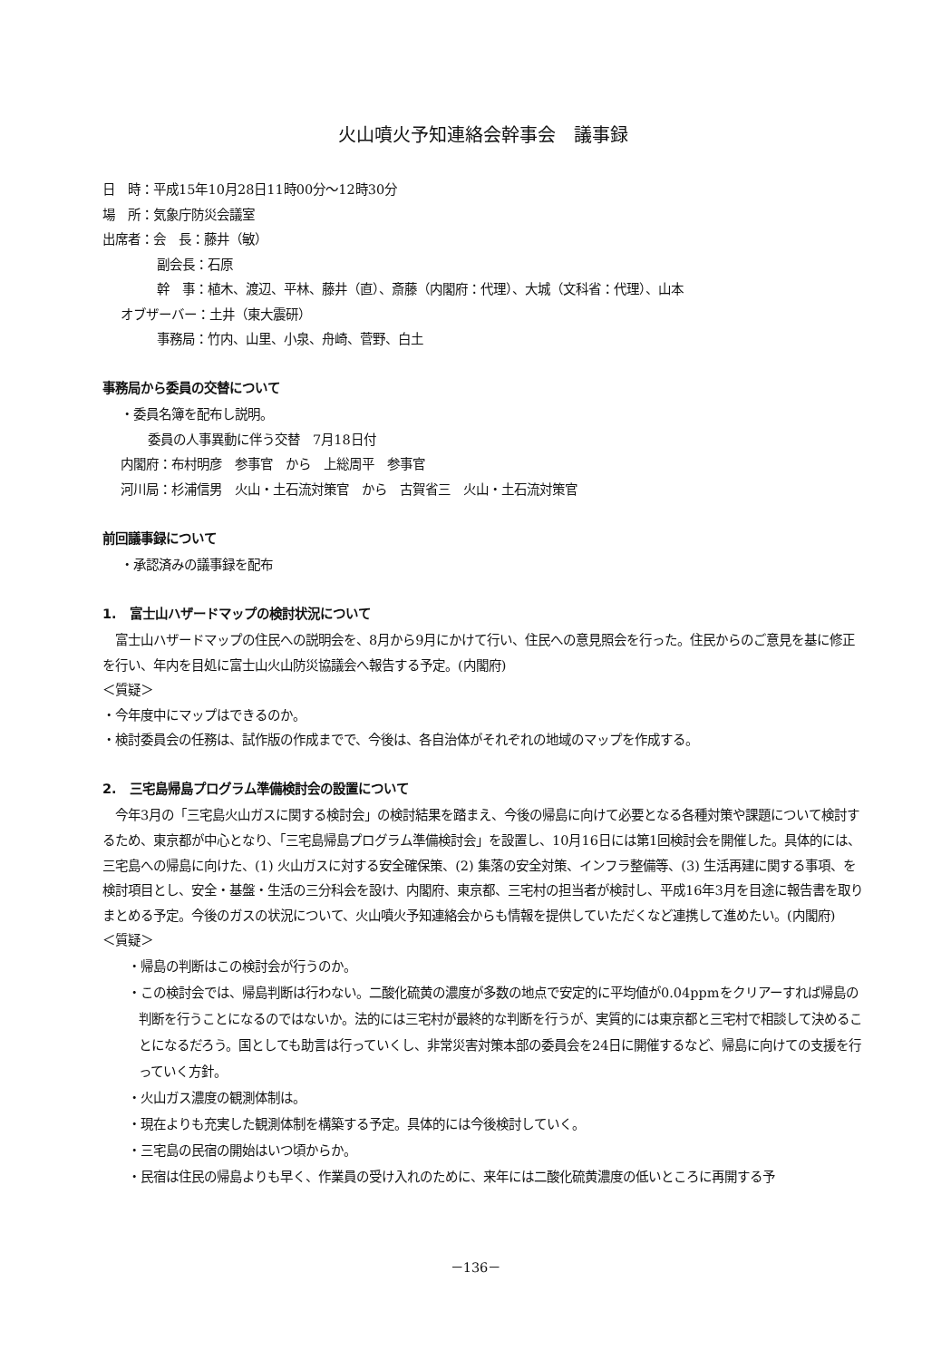火山噴火予知連絡会幹事会　議事録
日　時：平成15年10月28日11時00分～12時30分
場　所：気象庁防災会議室
出席者：会　長：藤井（敏）
副会長：石原
幹　事：植木、渡辺、平林、藤井（直）、斎藤（内閣府：代理）、大城（文科省：代理）、山本
オブザーバー：土井（東大震研）
事務局：竹内、山里、小泉、舟崎、菅野、白土
事務局から委員の交替について
・委員名簿を配布し説明。
委員の人事異動に伴う交替　7月18日付
内閣府：布村明彦　参事官　から　上総周平　参事官
河川局：杉浦信男　火山・土石流対策官　から　古賀省三　火山・土石流対策官
前回議事録について
・承認済みの議事録を配布
1.　富士山ハザードマップの検討状況について
　富士山ハザードマップの住民への説明会を、8月から9月にかけて行い、住民への意見照会を行った。住民からのご意見を基に修正を行い、年内を目処に富士山火山防災協議会へ報告する予定。(内閣府)
＜質疑＞
・今年度中にマップはできるのか。
・検討委員会の任務は、試作版の作成までで、今後は、各自治体がそれぞれの地域のマップを作成する。
2.　三宅島帰島プログラム準備検討会の設置について
　今年3月の「三宅島火山ガスに関する検討会」の検討結果を踏まえ、今後の帰島に向けて必要となる各種対策や課題について検討するため、東京都が中心となり、「三宅島帰島プログラム準備検討会」を設置し、10月16日には第1回検討会を開催した。具体的には、三宅島への帰島に向けた、(1) 火山ガスに対する安全確保策、(2) 集落の安全対策、インフラ整備等、(3) 生活再建に関する事項、を検討項目とし、安全・基盤・生活の三分科会を設け、内閣府、東京都、三宅村の担当者が検討し、平成16年3月を目途に報告書を取りまとめる予定。今後のガスの状況について、火山噴火予知連絡会からも情報を提供していただくなど連携して進めたい。(内閣府)
＜質疑＞
・帰島の判断はこの検討会が行うのか。
・この検討会では、帰島判断は行わない。二酸化硫黄の濃度が多数の地点で安定的に平均値が0.04ppmをクリアーすれば帰島の判断を行うことになるのではないか。法的には三宅村が最終的な判断を行うが、実質的には東京都と三宅村で相談して決めることになるだろう。国としても助言は行っていくし、非常災害対策本部の委員会を24日に開催するなど、帰島に向けての支援を行っていく方針。
・火山ガス濃度の観測体制は。
・現在よりも充実した観測体制を構築する予定。具体的には今後検討していく。
・三宅島の民宿の開始はいつ頃からか。
・民宿は住民の帰島よりも早く、作業員の受け入れのために、来年には二酸化硫黄濃度の低いところに再開する予
－136－